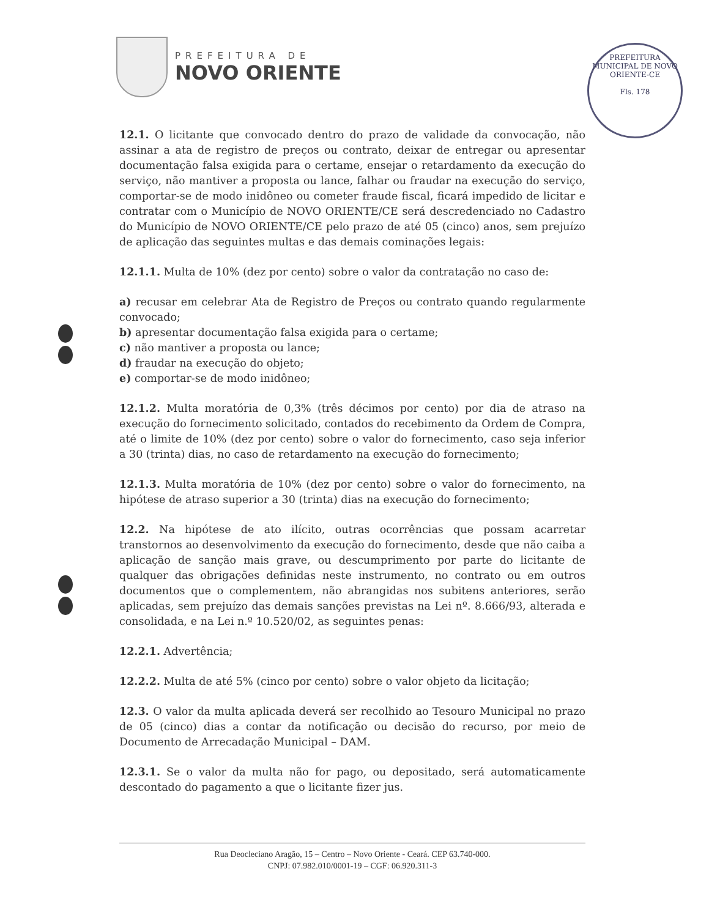PREFEITURA DE
NOVO ORIENTE
PREFEITURA MUNICIPAL DE NOVO ORIENTE-CE
Fls. 178
12.1. O licitante que convocado dentro do prazo de validade da convocação, não assinar a ata de registro de preços ou contrato, deixar de entregar ou apresentar documentação falsa exigida para o certame, ensejar o retardamento da execução do serviço, não mantiver a proposta ou lance, falhar ou fraudar na execução do serviço, comportar-se de modo inidôneo ou cometer fraude fiscal, ficará impedido de licitar e contratar com o Município de NOVO ORIENTE/CE será descredenciado no Cadastro do Município de NOVO ORIENTE/CE pelo prazo de até 05 (cinco) anos, sem prejuízo de aplicação das seguintes multas e das demais cominações legais:
12.1.1. Multa de 10% (dez por cento) sobre o valor da contratação no caso de:
a) recusar em celebrar Ata de Registro de Preços ou contrato quando regularmente convocado;
b) apresentar documentação falsa exigida para o certame;
c) não mantiver a proposta ou lance;
d) fraudar na execução do objeto;
e) comportar-se de modo inidôneo;
12.1.2. Multa moratória de 0,3% (três décimos por cento) por dia de atraso na execução do fornecimento solicitado, contados do recebimento da Ordem de Compra, até o limite de 10% (dez por cento) sobre o valor do fornecimento, caso seja inferior a 30 (trinta) dias, no caso de retardamento na execução do fornecimento;
12.1.3. Multa moratória de 10% (dez por cento) sobre o valor do fornecimento, na hipótese de atraso superior a 30 (trinta) dias na execução do fornecimento;
12.2. Na hipótese de ato ilícito, outras ocorrências que possam acarretar transtornos ao desenvolvimento da execução do fornecimento, desde que não caiba a aplicação de sanção mais grave, ou descumprimento por parte do licitante de qualquer das obrigações definidas neste instrumento, no contrato ou em outros documentos que o complementem, não abrangidas nos subitens anteriores, serão aplicadas, sem prejuízo das demais sanções previstas na Lei nº. 8.666/93, alterada e consolidada, e na Lei n.º 10.520/02, as seguintes penas:
12.2.1. Advertência;
12.2.2. Multa de até 5% (cinco por cento) sobre o valor objeto da licitação;
12.3. O valor da multa aplicada deverá ser recolhido ao Tesouro Municipal no prazo de 05 (cinco) dias a contar da notificação ou decisão do recurso, por meio de Documento de Arrecadação Municipal – DAM.
12.3.1. Se o valor da multa não for pago, ou depositado, será automaticamente descontado do pagamento a que o licitante fizer jus.
Rua Deocleciano Aragão, 15 – Centro – Novo Oriente - Ceará. CEP 63.740-000.
CNPJ: 07.982.010/0001-19 – CGF: 06.920.311-3